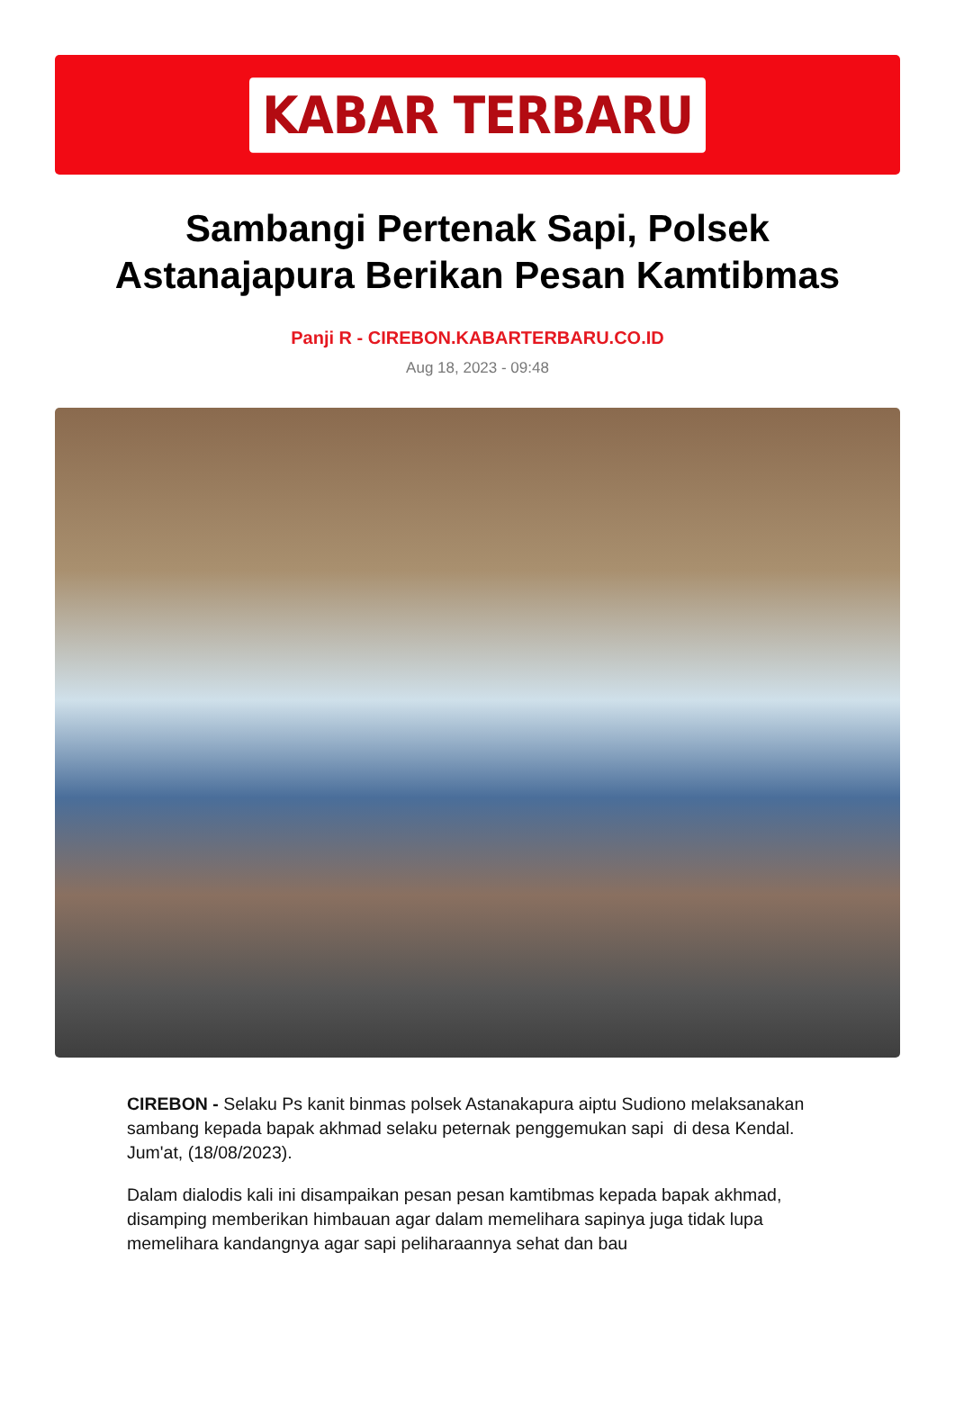KABAR TERBARU
Sambangi Pertenak Sapi, Polsek Astanajapura Berikan Pesan Kamtibmas
Panji R - CIREBON.KABARTERBARU.CO.ID
Aug 18, 2023 - 09:48
CIREBON - Selaku Ps kanit binmas polsek Astanakapura aiptu Sudiono melaksanakan sambang kepada bapak akhmad selaku peternak penggemukan sapi di desa Kendal. Jum'at, (18/08/2023).
Dalam dialodis kali ini disampaikan pesan pesan kamtibmas kepada bapak akhmad, disamping memberikan himbauan agar dalam memelihara sapinya juga tidak lupa memelihara kandangnya agar sapi peliharaannya sehat dan bau